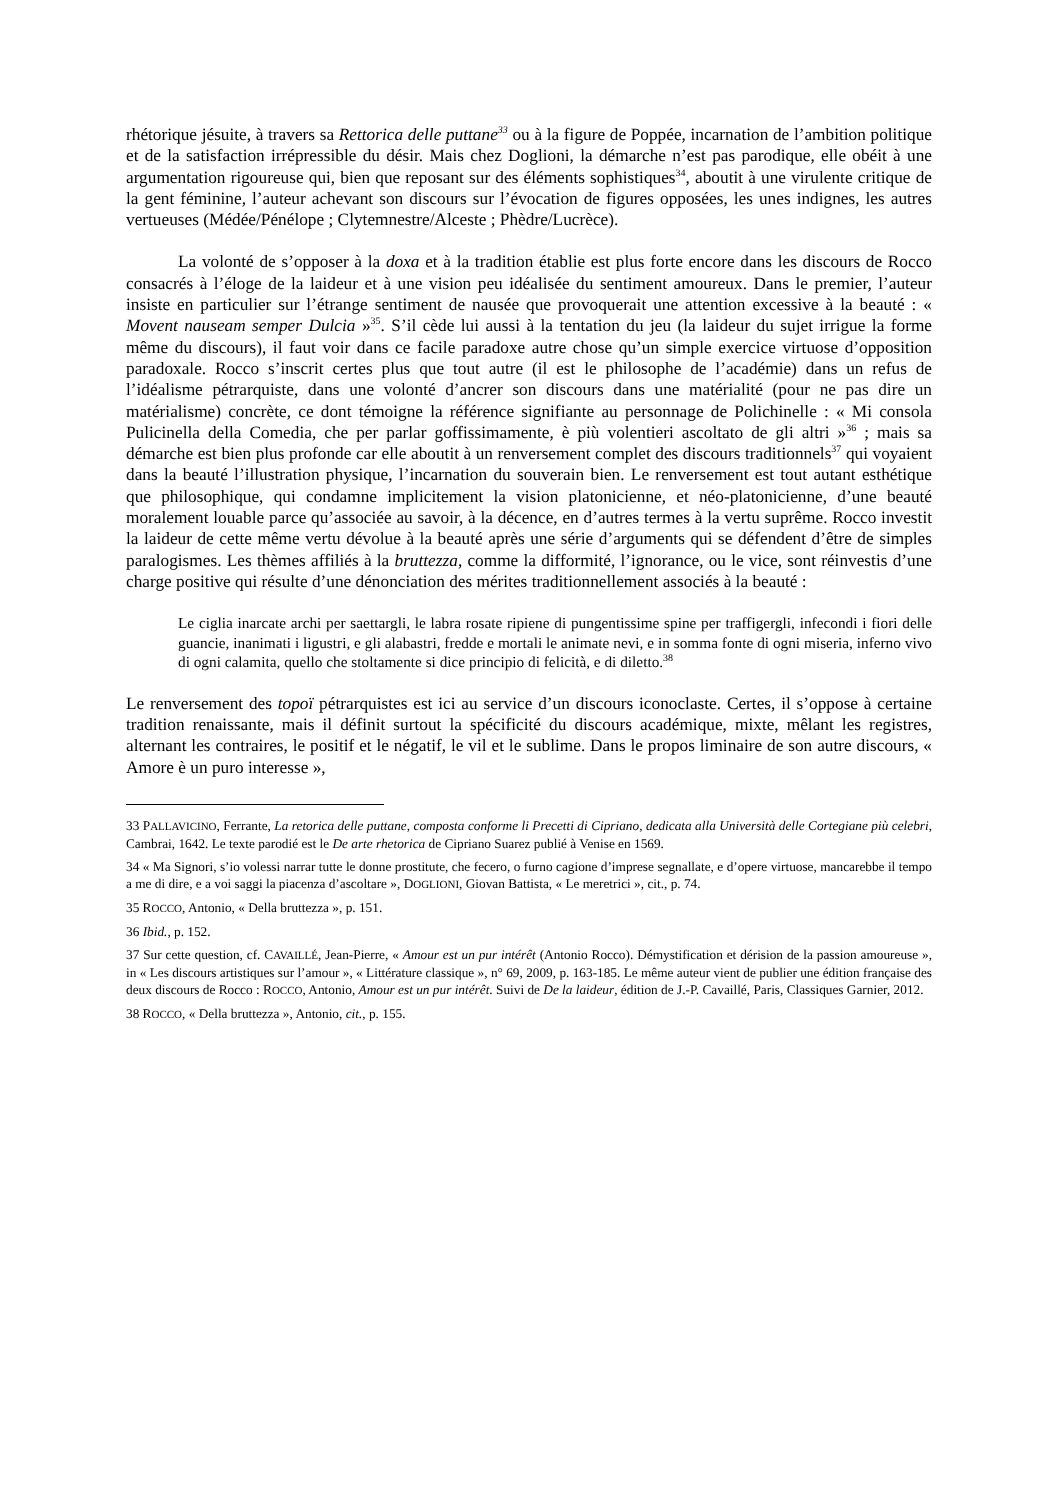rhétorique jésuite, à travers sa Rettorica delle puttane<sup>33</sup> ou à la figure de Poppée, incarnation de l’ambition politique et de la satisfaction irrépressible du désir. Mais chez Doglioni, la démarche n’est pas parodique, elle obéit à une argumentation rigoureuse qui, bien que reposant sur des éléments sophistiques<sup>34</sup>, aboutit à une virulente critique de la gent féminine, l’auteur achevant son discours sur l’évocation de figures opposées, les unes indignes, les autres vertueuses (Médée/Pénélope ; Clytemnestre/Alceste ; Phèdre/Lucrèce).
La volonté de s’opposer à la doxa et à la tradition établie est plus forte encore dans les discours de Rocco consacrés à l’éloge de la laideur et à une vision peu idéalisée du sentiment amoureux. Dans le premier, l’auteur insiste en particulier sur l’étrange sentiment de nausée que provoquerait une attention excessive à la beauté : « Movent nauseam semper Dulcia »<sup>35</sup>. S’il cède lui aussi à la tentation du jeu (la laideur du sujet irrigue la forme même du discours), il faut voir dans ce facile paradoxe autre chose qu’un simple exercice virtuose d’opposition paradoxale. Rocco s’inscrit certes plus que tout autre (il est le philosophe de l’académie) dans un refus de l’idéalisme pétrarquiste, dans une volonté d’ancrer son discours dans une matérialité (pour ne pas dire un matérialisme) concrète, ce dont témoigne la référence signifiante au personnage de Polichinelle : « Mi consola Pulicinella della Comedia, che per parlar goffissimamente, è più volentieri ascoltato de gli altri »<sup>36</sup> ; mais sa démarche est bien plus profonde car elle aboutit à un renversement complet des discours traditionnels<sup>37</sup> qui voyaient dans la beauté l’illustration physique, l’incarnation du souverain bien. Le renversement est tout autant esthétique que philosophique, qui condamne implicitement la vision platonicienne, et néo-platonicienne, d’une beauté moralement louable parce qu’associée au savoir, à la décence, en d’autres termes à la vertu suprême. Rocco investit la laideur de cette même vertu dévolue à la beauté après une série d’arguments qui se défendent d’être de simples paralogismes. Les thèmes affiliés à la bruttezza, comme la difformité, l’ignorance, ou le vice, sont réinvestis d’une charge positive qui résulte d’une dénonciation des mérites traditionnellement associés à la beauté :
Le ciglia inarcate archi per saettargli, le labra rosate ripiene di pungentissime spine per traffigergli, infecondi i fiori delle guancie, inanimati i ligustri, e gli alabastri, fredde e mortali le animate nevi, e in somma fonte di ogni miseria, inferno vivo di ogni calamita, quello che stoltamente si dice principio di felicità, e di diletto.<sup>38</sup>
Le renversement des topoï pétrarquistes est ici au service d’un discours iconoclaste. Certes, il s’oppose à certaine tradition renaissante, mais il définit surtout la spécificité du discours académique, mixte, mêlant les registres, alternant les contraires, le positif et le négatif, le vil et le sublime. Dans le propos liminaire de son autre discours, « Amore è un puro interesse »,
33 PALLAVICINO, Ferrante, La retorica delle puttane, composta conforme li Precetti di Cipriano, dedicata alla Università delle Cortegiane più celebri, Cambrai, 1642. Le texte parodié est le De arte rhetorica de Cipriano Suarez publié à Venise en 1569.
34 « Ma Signori, s’io volessi narrar tutte le donne prostitute, che fecero, o furno cagione d’imprese segnallate, e d’opere virtuose, mancarebbe il tempo a me di dire, e a voi saggi la piacenza d’ascoltare », DOGLIONI, Giovan Battista, « Le meretrici », cit., p. 74.
35 ROCCO, Antonio, « Della bruttezza », p. 151.
36 Ibid., p. 152.
37 Sur cette question, cf. CAVAILLÉ, Jean-Pierre, « Amour est un pur intérêt (Antonio Rocco). Démystification et dérision de la passion amoureuse », in « Les discours artistiques sur l’amour », « Littérature classique », n° 69, 2009, p. 163-185. Le même auteur vient de publier une édition française des deux discours de Rocco : ROCCO, Antonio, Amour est un pur intérêt. Suivi de De la laideur, édition de J.-P. Cavaillé, Paris, Classiques Garnier, 2012.
38 ROCCO, « Della bruttezza », Antonio, cit., p. 155.